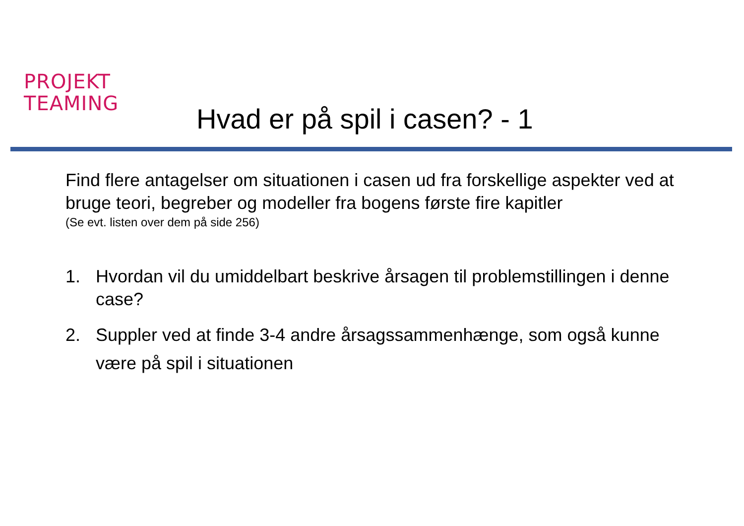PROJEKT
TEAMING
Hvad er på spil i casen? - 1
Find flere antagelser om situationen i casen ud fra forskellige aspekter ved at bruge teori, begreber og modeller fra bogens første fire kapitler
(Se evt. listen over dem på side 256)
1. Hvordan vil du umiddelbart beskrive årsagen til problemstillingen i denne case?
2. Suppler ved at finde 3-4 andre årsagssammenhænge, som også kunne være på spil i situationen